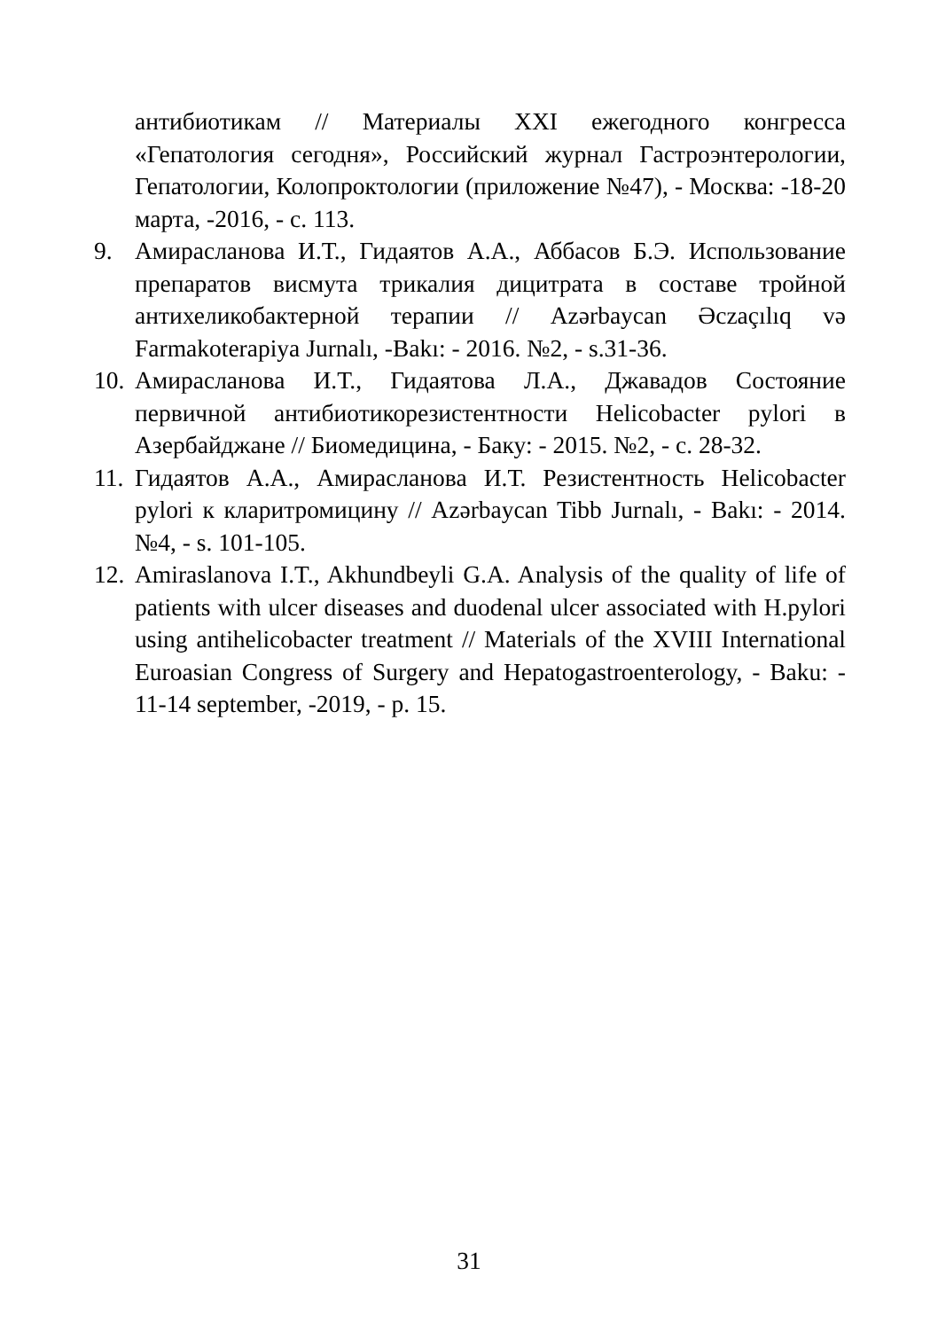антибиотикам // Материалы XXI ежегодного конгресса «Гепатология сегодня», Российский журнал Гастроэнтерологии, Гепатологии, Колопроктологии (приложение №47), - Москва: -18-20 марта, -2016, - с. 113.
9. Амирасланова И.Т., Гидаятов А.А., Аббасов Б.Э. Использование препаратов висмута трикалия дицитрата в составе тройной антихеликобактерной терапии // Azərbaycan Əczaçılıq və Farmakoterapiya Jurnalı, -Bakı: - 2016. №2, - s.31-36.
10.
Амирасланова И.Т., Гидаятова Л.А., Джавадов Состояние первичной антибиотикорезистентности Helicobacter pylori в Азербайджане // Биомедицина, - Баку: - 2015. №2, - с. 28-32.
11.
Гидаятов А.А., Амирасланова И.Т. Резистентность Helicobacter pylori к кларитромицину // Azərbaycan Tibb Jurnalı, - Bakı: - 2014. №4, - s. 101-105.
12.
Amiraslanova I.T., Akhundbeyli G.A. Analysis of the quality of life of patients with ulcer diseases and duodenal ulcer associated with H.pylori using antihelicobacter treatment // Materials of the XVIII International Euroasian Congress of Surgery and Hepatogastroenterology, - Baku: - 11-14 september, -2019, - p. 15.
31